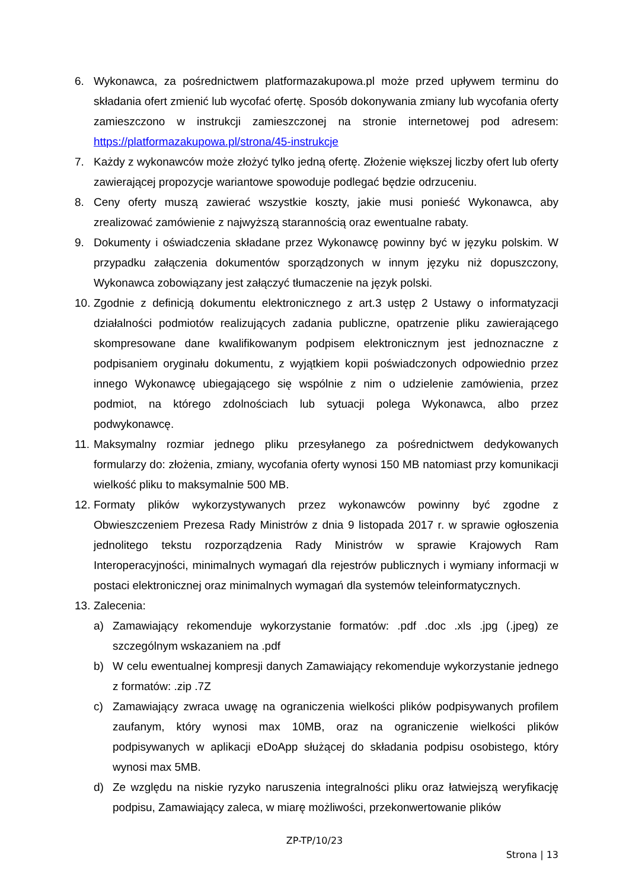6. Wykonawca, za pośrednictwem platformazakupowa.pl może przed upływem terminu do składania ofert zmienić lub wycofać ofertę. Sposób dokonywania zmiany lub wycofania oferty zamieszczono w instrukcji zamieszczonej na stronie internetowej pod adresem: https://platformazakupowa.pl/strona/45-instrukcje
7. Każdy z wykonawców może złożyć tylko jedną ofertę. Złożenie większej liczby ofert lub oferty zawierającej propozycje wariantowe spowoduje podlegać będzie odrzuceniu.
8. Ceny oferty muszą zawierać wszystkie koszty, jakie musi ponieść Wykonawca, aby zrealizować zamówienie z najwyższą starannością oraz ewentualne rabaty.
9. Dokumenty i oświadczenia składane przez Wykonawcę powinny być w języku polskim. W przypadku załączenia dokumentów sporządzonych w innym języku niż dopuszczony, Wykonawca zobowiązany jest załączyć tłumaczenie na język polski.
10. Zgodnie z definicją dokumentu elektronicznego z art.3 ustęp 2 Ustawy o informatyzacji działalności podmiotów realizujących zadania publiczne, opatrzenie pliku zawierającego skompresowane dane kwalifikowanym podpisem elektronicznym jest jednoznaczne z podpisaniem oryginału dokumentu, z wyjątkiem kopii poświadczonych odpowiednio przez innego Wykonawcę ubiegającego się wspólnie z nim o udzielenie zamówienia, przez podmiot, na którego zdolnościach lub sytuacji polega Wykonawca, albo przez podwykonawcę.
11. Maksymalny rozmiar jednego pliku przesyłanego za pośrednictwem dedykowanych formularzy do: złożenia, zmiany, wycofania oferty wynosi 150 MB natomiast przy komunikacji wielkość pliku to maksymalnie 500 MB.
12. Formaty plików wykorzystywanych przez wykonawców powinny być zgodne z Obwieszczeniem Prezesa Rady Ministrów z dnia 9 listopada 2017 r. w sprawie ogłoszenia jednolitego tekstu rozporządzenia Rady Ministrów w sprawie Krajowych Ram Interoperacyjności, minimalnych wymagań dla rejestrów publicznych i wymiany informacji w postaci elektronicznej oraz minimalnych wymagań dla systemów teleinformatycznych.
13. Zalecenia:
a) Zamawiający rekomenduje wykorzystanie formatów: .pdf .doc .xls .jpg (.jpeg) ze szczególnym wskazaniem na .pdf
b) W celu ewentualnej kompresji danych Zamawiający rekomenduje wykorzystanie jednego z formatów: .zip .7Z
c) Zamawiający zwraca uwagę na ograniczenia wielkości plików podpisywanych profilem zaufanym, który wynosi max 10MB, oraz na ograniczenie wielkości plików podpisywanych w aplikacji eDoApp służącej do składania podpisu osobistego, który wynosi max 5MB.
d) Ze względu na niskie ryzyko naruszenia integralności pliku oraz łatwiejszą weryfikację podpisu, Zamawiający zaleca, w miarę możliwości, przekonwertowanie plików
ZP-TP/10/23
Strona | 13